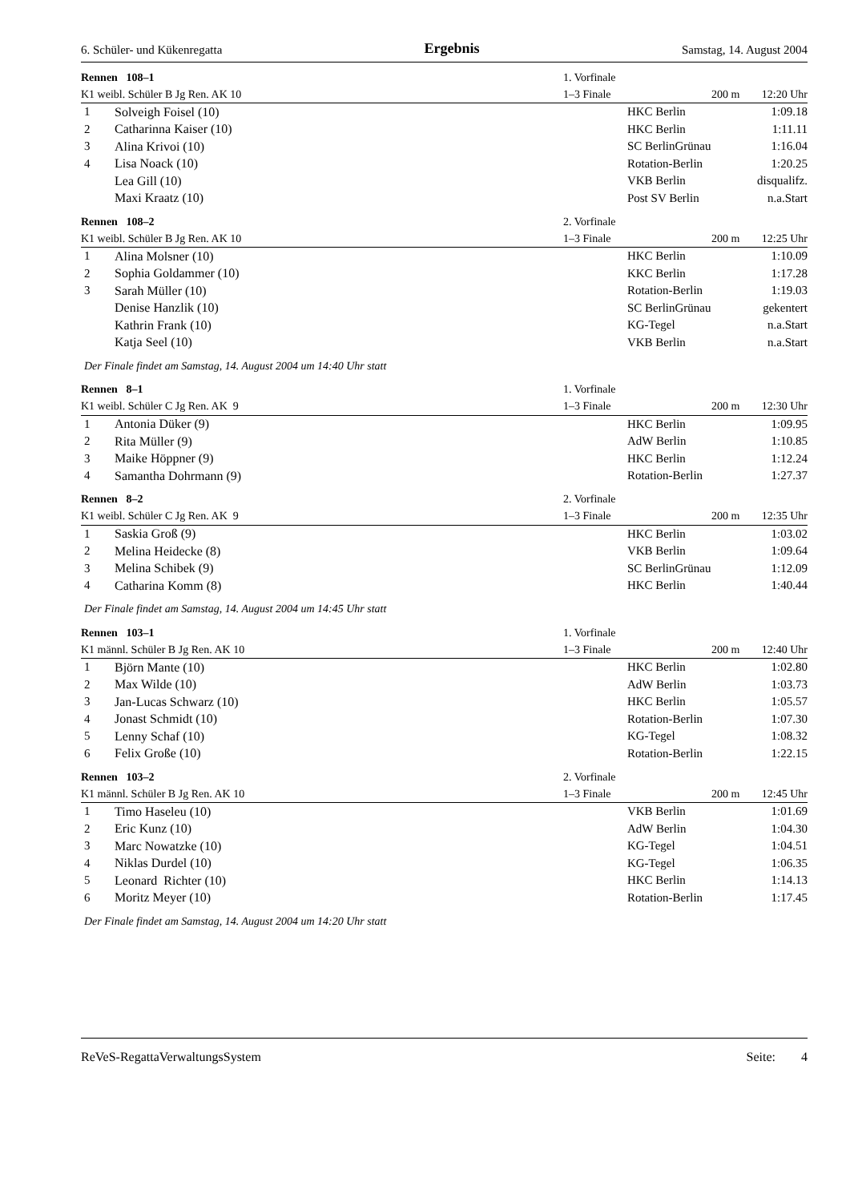6. Schüler- und Kükenregatta Ergebnis Samstag, 14. August 2004
| Rennen 108–1 | | 1. Vorfinale | | |
| K1 weibl. Schüler B Jg Ren. AK 10 | | 1–3 Finale | 200 m | 12:20 Uhr |
| 1 | Solveigh Foisel (10) | | HKC Berlin | 1:09.18 |
| 2 | Catharinna Kaiser (10) | | HKC Berlin | 1:11.11 |
| 3 | Alina Krivoi (10) | | SC BerlinGrünau | 1:16.04 |
| 4 | Lisa Noack (10) | | Rotation-Berlin | 1:20.25 |
| | Lea Gill (10) | | VKB Berlin | disqualifz. |
| | Maxi Kraatz (10) | | Post SV Berlin | n.a.Start |
| Rennen 108–2 | | 2. Vorfinale | | |
| K1 weibl. Schüler B Jg Ren. AK 10 | | 1–3 Finale | 200 m | 12:25 Uhr |
| 1 | Alina Molsner (10) | | HKC Berlin | 1:10.09 |
| 2 | Sophia Goldammer (10) | | KKC Berlin | 1:17.28 |
| 3 | Sarah Müller (10) | | Rotation-Berlin | 1:19.03 |
| | Denise Hanzlik (10) | | SC BerlinGrünau | gekentert |
| | Kathrin Frank (10) | | KG-Tegel | n.a.Start |
| | Katja Seel (10) | | VKB Berlin | n.a.Start |
| Der Finale findet am Samstag, 14. August 2004 um 14:40 Uhr statt | | | | |
| Rennen 8–1 | | 1. Vorfinale | | |
| K1 weibl. Schüler C Jg Ren. AK 9 | | 1–3 Finale | 200 m | 12:30 Uhr |
| 1 | Antonia Düker (9) | | HKC Berlin | 1:09.95 |
| 2 | Rita Müller (9) | | AdW Berlin | 1:10.85 |
| 3 | Maike Höppner (9) | | HKC Berlin | 1:12.24 |
| 4 | Samantha Dohrmann (9) | | Rotation-Berlin | 1:27.37 |
| Rennen 8–2 | | 2. Vorfinale | | |
| K1 weibl. Schüler C Jg Ren. AK 9 | | 1–3 Finale | 200 m | 12:35 Uhr |
| 1 | Saskia Groß (9) | | HKC Berlin | 1:03.02 |
| 2 | Melina Heidecke (8) | | VKB Berlin | 1:09.64 |
| 3 | Melina Schibek (9) | | SC BerlinGrünau | 1:12.09 |
| 4 | Catharina Komm (8) | | HKC Berlin | 1:40.44 |
| Der Finale findet am Samstag, 14. August 2004 um 14:45 Uhr statt | | | | |
| Rennen 103–1 | | 1. Vorfinale | | |
| K1 männl. Schüler B Jg Ren. AK 10 | | 1–3 Finale | 200 m | 12:40 Uhr |
| 1 | Björn Mante (10) | | HKC Berlin | 1:02.80 |
| 2 | Max Wilde (10) | | AdW Berlin | 1:03.73 |
| 3 | Jan-Lucas Schwarz (10) | | HKC Berlin | 1:05.57 |
| 4 | Jonast Schmidt (10) | | Rotation-Berlin | 1:07.30 |
| 5 | Lenny Schaf (10) | | KG-Tegel | 1:08.32 |
| 6 | Felix Große (10) | | Rotation-Berlin | 1:22.15 |
| Rennen 103–2 | | 2. Vorfinale | | |
| K1 männl. Schüler B Jg Ren. AK 10 | | 1–3 Finale | 200 m | 12:45 Uhr |
| 1 | Timo Haseleu (10) | | VKB Berlin | 1:01.69 |
| 2 | Eric Kunz (10) | | AdW Berlin | 1:04.30 |
| 3 | Marc Nowatzke (10) | | KG-Tegel | 1:04.51 |
| 4 | Niklas Durdel (10) | | KG-Tegel | 1:06.35 |
| 5 | Leonard Richter (10) | | HKC Berlin | 1:14.13 |
| 6 | Moritz Meyer (10) | | Rotation-Berlin | 1:17.45 |
| Der Finale findet am Samstag, 14. August 2004 um 14:20 Uhr statt | | | | |
ReVeS-RegattaVerwaltungsSystem Seite: 4